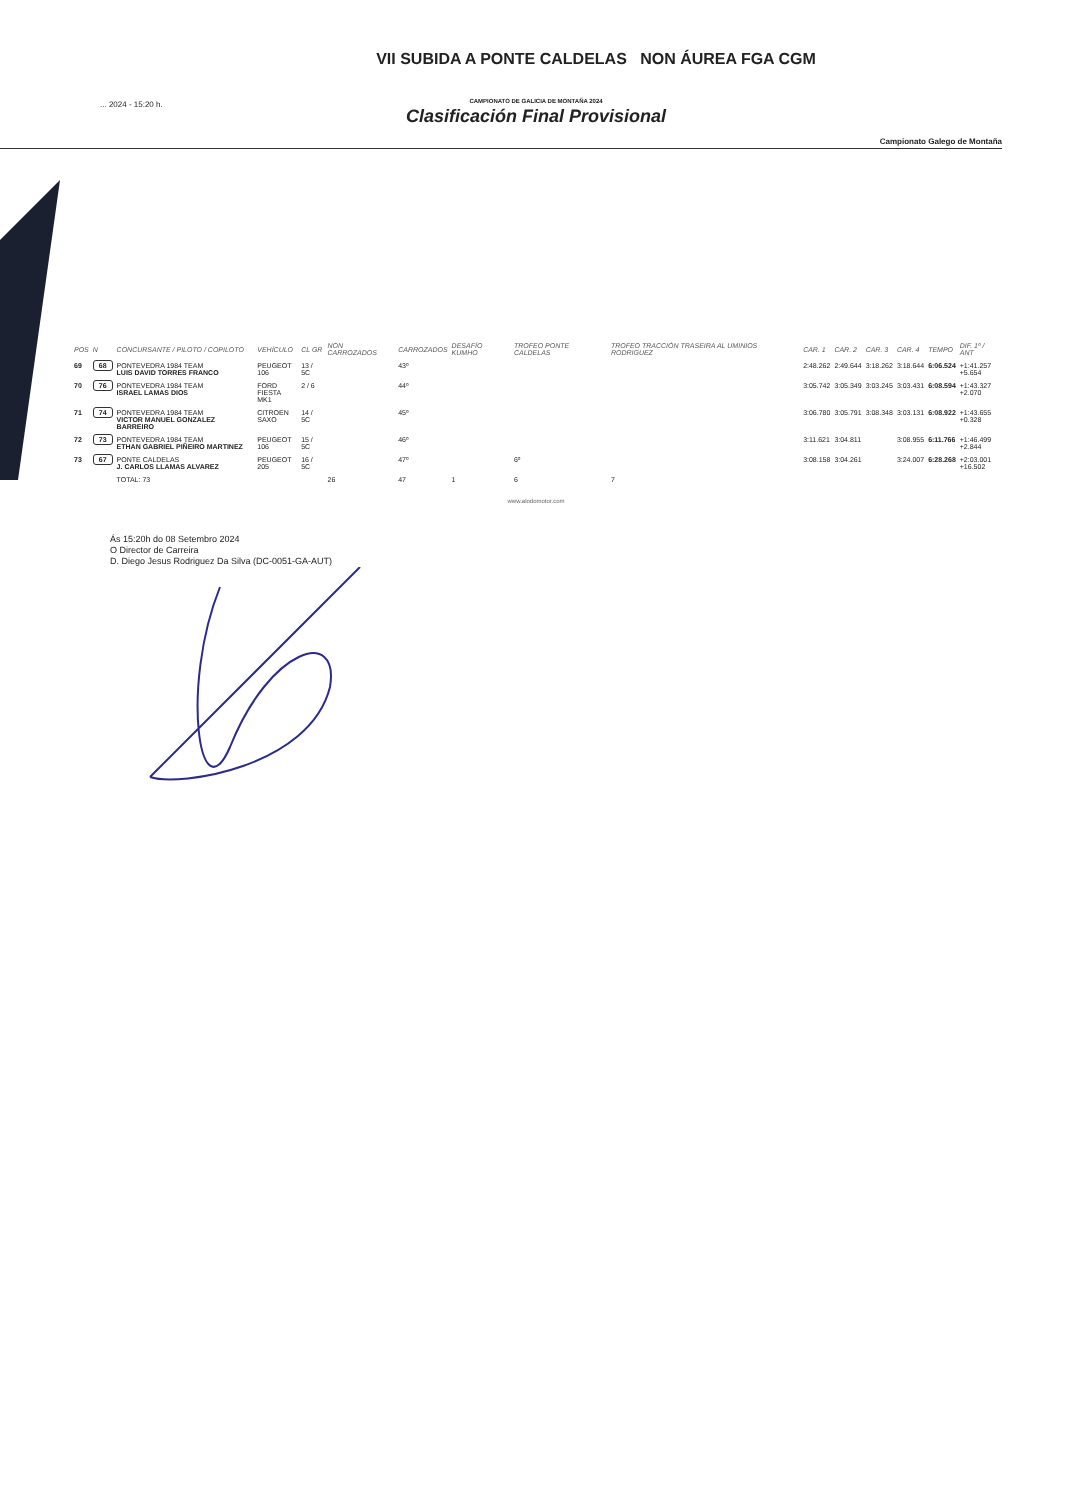VII SUBIDA A PONTE CALDELAS NON ÁUREA FGA CGM
CAMPIONATO DE GALICIA DE MONTAÑA 2024
... 2024 - 15:20 h.
Clasificación Final Provisional
Campionato Galego de Montaña
| POS | N | CONCURSANTE / PILOTO / COPILOTO | VEHÍCULO | CL GR | NON CARROZADOS | CARROZADOS | DESAFÍO KUMHO | TROFEO PONTE CALDELAS | TROFEO TRACCIÓN TRASEIRA AL UMINIOS RODRIGUEZ | CAR. 1 | CAR. 2 | CAR. 3 | CAR. 4 | TEMPO | DIF. 1º / ANT |
| --- | --- | --- | --- | --- | --- | --- | --- | --- | --- | --- | --- | --- | --- | --- | --- |
| 69 | 68 | PONTEVEDRA 1984 TEAM LUIS DAVID TORRES FRANCO | PEUGEOT 106 | 13 / 5C | | 43º | | | | 2:48.262 | 2:49.644 | 3:18.262 | 3:18.644 | 6:06.524 | +1:41.257 +5.654 |
| 70 | 76 | PONTEVEDRA 1984 TEAM ISRAEL LAMAS DIOS | FORD FIESTA MK1 | 2 / 6 | | 44º | | | | 3:05.742 | 3:05.349 | 3:03.245 | 3:03.431 | 6:08.594 | +1:43.327 +2.070 |
| 71 | 74 | PONTEVEDRA 1984 TEAM VICTOR MANUEL GONZALEZ BARREIRO | CITROEN SAXO | 14 / 5C | | 45º | | | | 3:06.780 | 3:05.791 | 3:08.348 | 3:03.131 | 6:08.922 | +1:43.655 +0.328 |
| 72 | 73 | PONTEVEDRA 1984 TEAM ETHAN GABRIEL PIÑEIRO MARTINEZ | PEUGEOT 106 | 15 / 5C | | 46º | | | | 3:11.621 | 3:04.811 | | 3:08.955 | 6:11.766 | +1:46.499 +2.844 |
| 73 | 67 | PONTE CALDELAS J. CARLOS LLAMAS ALVAREZ | PEUGEOT 205 | 16 / 5C | | 47º | | 6º | | 3:08.158 | 3:04.261 | | 3:24.007 | 6:28.268 | +2:03.001 +16.502 |
| | | TOTAL: 73 | | | 26 | 47 | 1 | 6 | 7 | | | | | | |
www.alodomotor.com
Ás 15:20h do 08 Setembro 2024
O Director de Carreira
D. Diego Jesus Rodriguez Da Silva (DC-0051-GA-AUT)